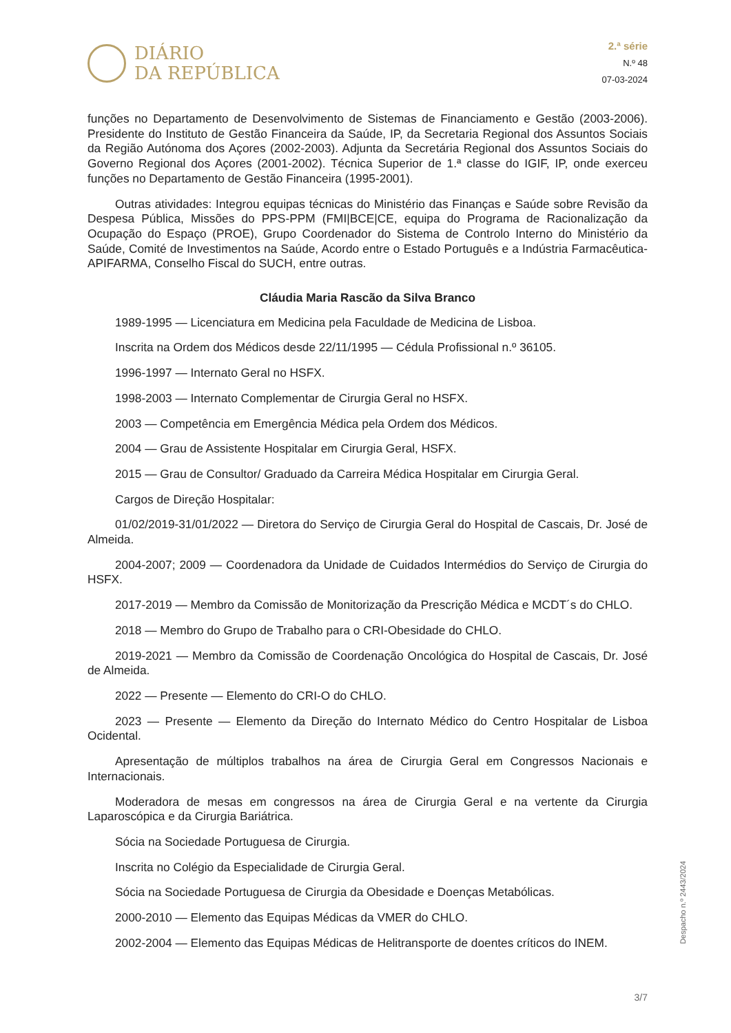DIÁRIO
DA REPÚBLICA
2.ª série
N.º 48
07-03-2024
funções no Departamento de Desenvolvimento de Sistemas de Financiamento e Gestão (2003-2006). Presidente do Instituto de Gestão Financeira da Saúde, IP, da Secretaria Regional dos Assuntos Sociais da Região Autónoma dos Açores (2002-2003). Adjunta da Secretária Regional dos Assuntos Sociais do Governo Regional dos Açores (2001-2002). Técnica Superior de 1.ª classe do IGIF, IP, onde exerceu funções no Departamento de Gestão Financeira (1995-2001).
Outras atividades: Integrou equipas técnicas do Ministério das Finanças e Saúde sobre Revisão da Despesa Pública, Missões do PPS-PPM (FMI|BCE|CE, equipa do Programa de Racionalização da Ocupação do Espaço (PROE), Grupo Coordenador do Sistema de Controlo Interno do Ministério da Saúde, Comité de Investimentos na Saúde, Acordo entre o Estado Português e a Indústria Farmacêutica-APIFARMA, Conselho Fiscal do SUCH, entre outras.
Cláudia Maria Rascão da Silva Branco
1989-1995 — Licenciatura em Medicina pela Faculdade de Medicina de Lisboa.
Inscrita na Ordem dos Médicos desde 22/11/1995 — Cédula Profissional n.º 36105.
1996-1997 — Internato Geral no HSFX.
1998-2003 — Internato Complementar de Cirurgia Geral no HSFX.
2003 — Competência em Emergência Médica pela Ordem dos Médicos.
2004 — Grau de Assistente Hospitalar em Cirurgia Geral, HSFX.
2015 — Grau de Consultor/ Graduado da Carreira Médica Hospitalar em Cirurgia Geral.
Cargos de Direção Hospitalar:
01/02/2019-31/01/2022 — Diretora do Serviço de Cirurgia Geral do Hospital de Cascais, Dr. José de Almeida.
2004-2007; 2009 — Coordenadora da Unidade de Cuidados Intermédios do Serviço de Cirurgia do HSFX.
2017-2019 — Membro da Comissão de Monitorização da Prescrição Médica e MCDT´s do CHLO.
2018 — Membro do Grupo de Trabalho para o CRI-Obesidade do CHLO.
2019-2021 — Membro da Comissão de Coordenação Oncológica do Hospital de Cascais, Dr. José de Almeida.
2022 — Presente — Elemento do CRI-O do CHLO.
2023 — Presente — Elemento da Direção do Internato Médico do Centro Hospitalar de Lisboa Ocidental.
Apresentação de múltiplos trabalhos na área de Cirurgia Geral em Congressos Nacionais e Internacionais.
Moderadora de mesas em congressos na área de Cirurgia Geral e na vertente da Cirurgia Laparoscópica e da Cirurgia Bariátrica.
Sócia na Sociedade Portuguesa de Cirurgia.
Inscrita no Colégio da Especialidade de Cirurgia Geral.
Sócia na Sociedade Portuguesa de Cirurgia da Obesidade e Doenças Metabólicas.
2000-2010 — Elemento das Equipas Médicas da VMER do CHLO.
2002-2004 — Elemento das Equipas Médicas de Helitransporte de doentes críticos do INEM.
Despacho n.º 2443/2024
3/7